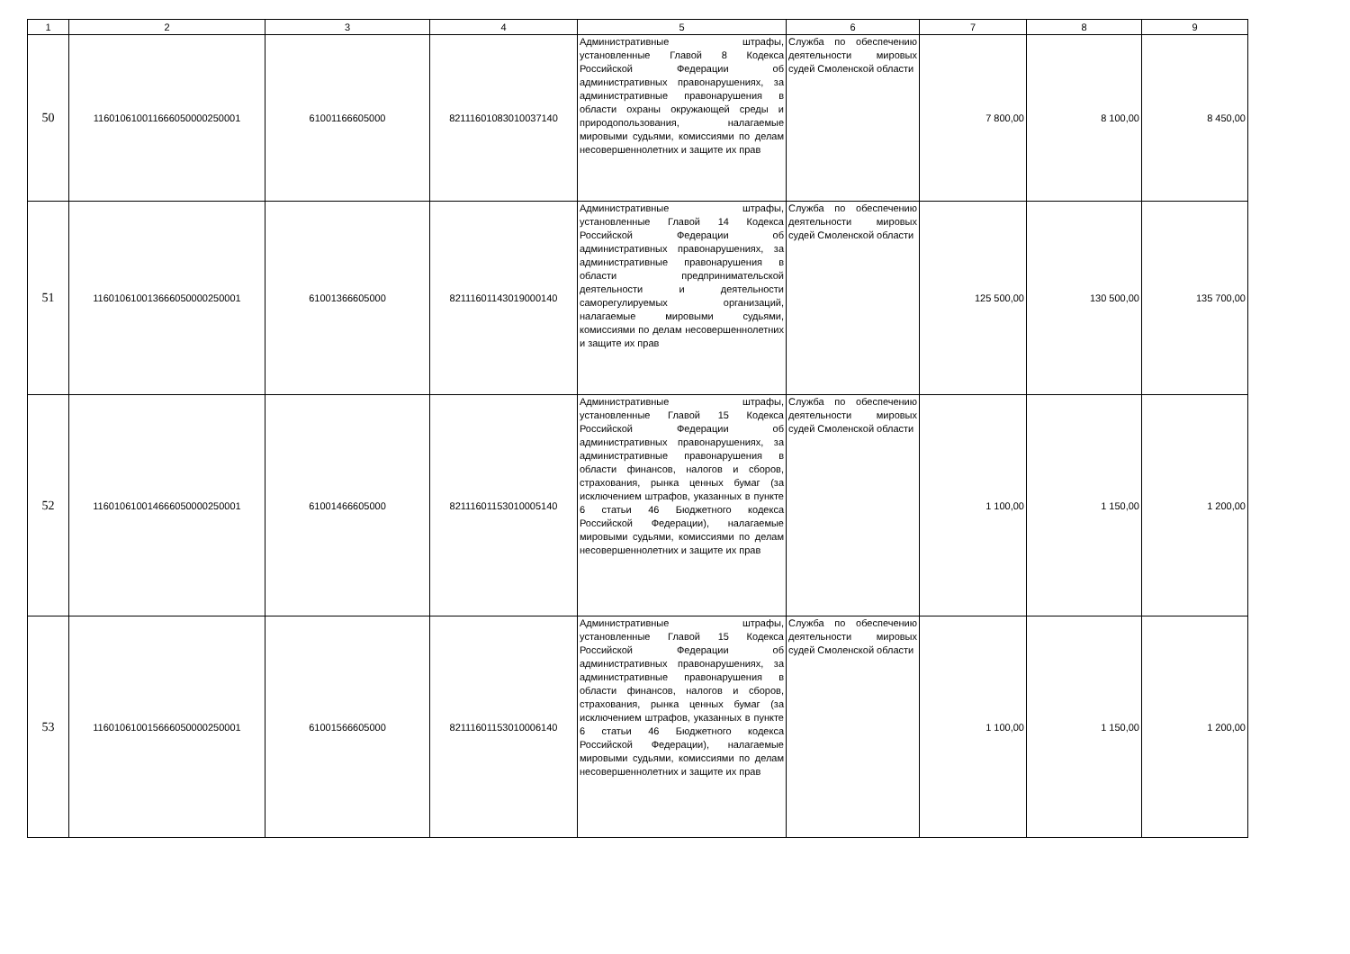| 1 | 2 | 3 | 4 | 5 | 6 | 7 | 8 | 9 |
| --- | --- | --- | --- | --- | --- | --- | --- | --- |
| 50 | 11601061001166605000025000​1 | 61001166605000 | 82111601083010037140 | Административные штрафы, установленные Главой 8 Кодекса Российской Федерации об административных правонарушениях, за административные правонарушения в области охраны окружающей среды и природопользования, налагаемые мировыми судьями, комиссиями по делам несовершеннолетних и защите их прав | Служба по обеспечению деятельности мировых судей Смоленской области | 7 800,00 | 8 100,00 | 8 450,00 |
| 51 | 116010610013666050000250001 | 61001366605000 | 82111601143019000140 | Административные штрафы, установленные Главой 14 Кодекса Российской Федерации об административных правонарушениях, за административные правонарушения в области предпринимательской деятельности и деятельности саморегулируемых организаций, налагаемые мировыми судьями, комиссиями по делам несовершеннолетних и защите их прав | Служба по обеспечению деятельности мировых судей Смоленской области | 125 500,00 | 130 500,00 | 135 700,00 |
| 52 | 116010610014666050000250001 | 61001466605000 | 82111601153010005140 | Административные штрафы, установленные Главой 15 Кодекса Российской Федерации об административных правонарушениях, за административные правонарушения в области финансов, налогов и сборов, страхования, рынка ценных бумаг (за исключением штрафов, указанных в пункте 6 статьи 46 Бюджетного кодекса Российской Федерации), налагаемые мировыми судьями, комиссиями по делам несовершеннолетних и защите их прав | Служба по обеспечению деятельности мировых судей Смоленской области | 1 100,00 | 1 150,00 | 1 200,00 |
| 53 | 116010610015666050000250001 | 61001566605000 | 82111601153010006140 | Административные штрафы, установленные Главой 15 Кодекса Российской Федерации об административных правонарушениях, за административные правонарушения в области финансов, налогов и сборов, страхования, рынка ценных бумаг (за исключением штрафов, указанных в пункте 6 статьи 46 Бюджетного кодекса Российской Федерации), налагаемые мировыми судьями, комиссиями по делам несовершеннолетних и защите их прав | Служба по обеспечению деятельности мировых судей Смоленской области | 1 100,00 | 1 150,00 | 1 200,00 |